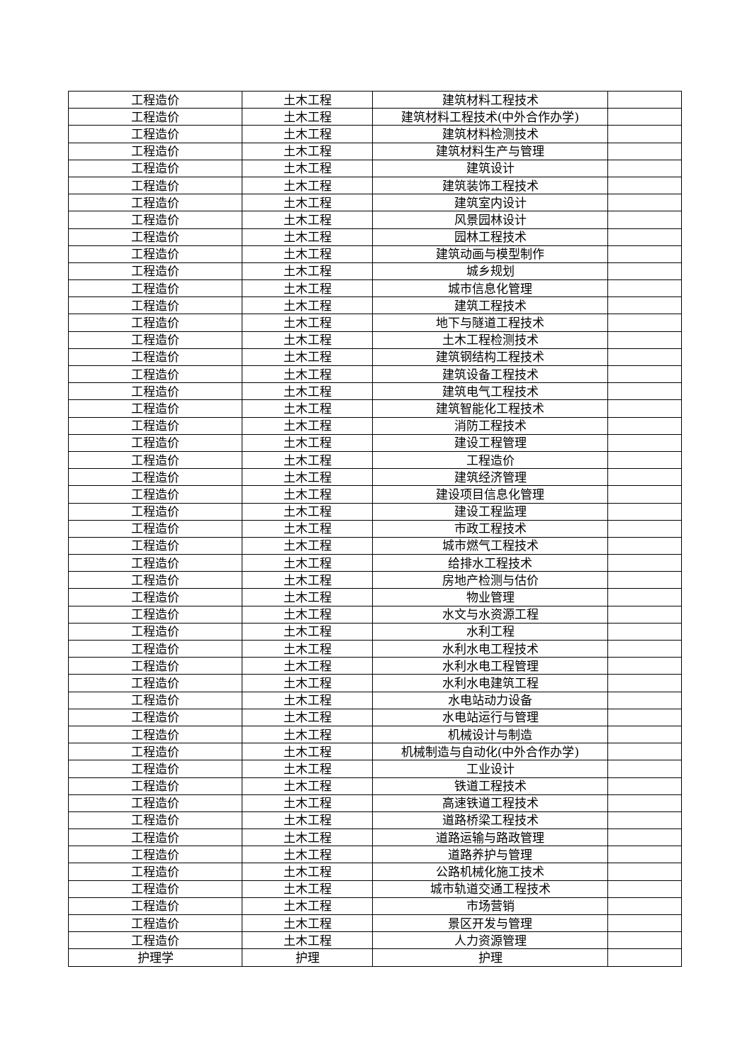| 工程造价 | 土木工程 | 建筑材料工程技术 | |
| 工程造价 | 土木工程 | 建筑材料工程技术(中外合作办学) | |
| 工程造价 | 土木工程 | 建筑材料检测技术 | |
| 工程造价 | 土木工程 | 建筑材料生产与管理 | |
| 工程造价 | 土木工程 | 建筑设计 | |
| 工程造价 | 土木工程 | 建筑装饰工程技术 | |
| 工程造价 | 土木工程 | 建筑室内设计 | |
| 工程造价 | 土木工程 | 风景园林设计 | |
| 工程造价 | 土木工程 | 园林工程技术 | |
| 工程造价 | 土木工程 | 建筑动画与模型制作 | |
| 工程造价 | 土木工程 | 城乡规划 | |
| 工程造价 | 土木工程 | 城市信息化管理 | |
| 工程造价 | 土木工程 | 建筑工程技术 | |
| 工程造价 | 土木工程 | 地下与隧道工程技术 | |
| 工程造价 | 土木工程 | 土木工程检测技术 | |
| 工程造价 | 土木工程 | 建筑钢结构工程技术 | |
| 工程造价 | 土木工程 | 建筑设备工程技术 | |
| 工程造价 | 土木工程 | 建筑电气工程技术 | |
| 工程造价 | 土木工程 | 建筑智能化工程技术 | |
| 工程造价 | 土木工程 | 消防工程技术 | |
| 工程造价 | 土木工程 | 建设工程管理 | |
| 工程造价 | 土木工程 | 工程造价 | |
| 工程造价 | 土木工程 | 建筑经济管理 | |
| 工程造价 | 土木工程 | 建设项目信息化管理 | |
| 工程造价 | 土木工程 | 建设工程监理 | |
| 工程造价 | 土木工程 | 市政工程技术 | |
| 工程造价 | 土木工程 | 城市燃气工程技术 | |
| 工程造价 | 土木工程 | 给排水工程技术 | |
| 工程造价 | 土木工程 | 房地产检测与估价 | |
| 工程造价 | 土木工程 | 物业管理 | |
| 工程造价 | 土木工程 | 水文与水资源工程 | |
| 工程造价 | 土木工程 | 水利工程 | |
| 工程造价 | 土木工程 | 水利水电工程技术 | |
| 工程造价 | 土木工程 | 水利水电工程管理 | |
| 工程造价 | 土木工程 | 水利水电建筑工程 | |
| 工程造价 | 土木工程 | 水电站动力设备 | |
| 工程造价 | 土木工程 | 水电站运行与管理 | |
| 工程造价 | 土木工程 | 机械设计与制造 | |
| 工程造价 | 土木工程 | 机械制造与自动化(中外合作办学) | |
| 工程造价 | 土木工程 | 工业设计 | |
| 工程造价 | 土木工程 | 铁道工程技术 | |
| 工程造价 | 土木工程 | 高速铁道工程技术 | |
| 工程造价 | 土木工程 | 道路桥梁工程技术 | |
| 工程造价 | 土木工程 | 道路运输与路政管理 | |
| 工程造价 | 土木工程 | 道路养护与管理 | |
| 工程造价 | 土木工程 | 公路机械化施工技术 | |
| 工程造价 | 土木工程 | 城市轨道交通工程技术 | |
| 工程造价 | 土木工程 | 市场营销 | |
| 工程造价 | 土木工程 | 景区开发与管理 | |
| 工程造价 | 土木工程 | 人力资源管理 | |
| 护理学 | 护理 | 护理 | |